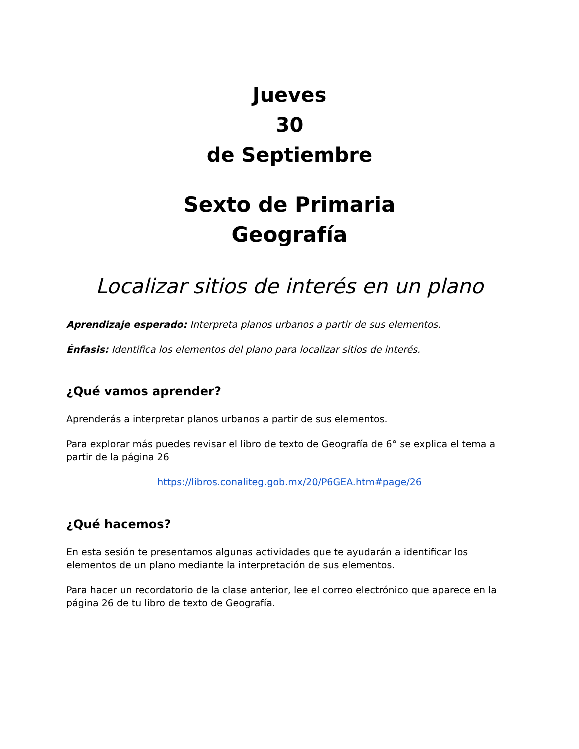Jueves
30
de Septiembre
Sexto de Primaria
Geografía
Localizar sitios de interés en un plano
Aprendizaje esperado: Interpreta planos urbanos a partir de sus elementos.
Énfasis: Identifica los elementos del plano para localizar sitios de interés.
¿Qué vamos aprender?
Aprenderás a interpretar planos urbanos a partir de sus elementos.
Para explorar más puedes revisar el libro de texto de Geografía de 6° se explica el tema a partir de la página 26
https://libros.conaliteg.gob.mx/20/P6GEA.htm#page/26
¿Qué hacemos?
En esta sesión te presentamos algunas actividades que te ayudarán a identificar los elementos de un plano mediante la interpretación de sus elementos.
Para hacer un recordatorio de la clase anterior, lee el correo electrónico que aparece en la página 26 de tu libro de texto de Geografía.